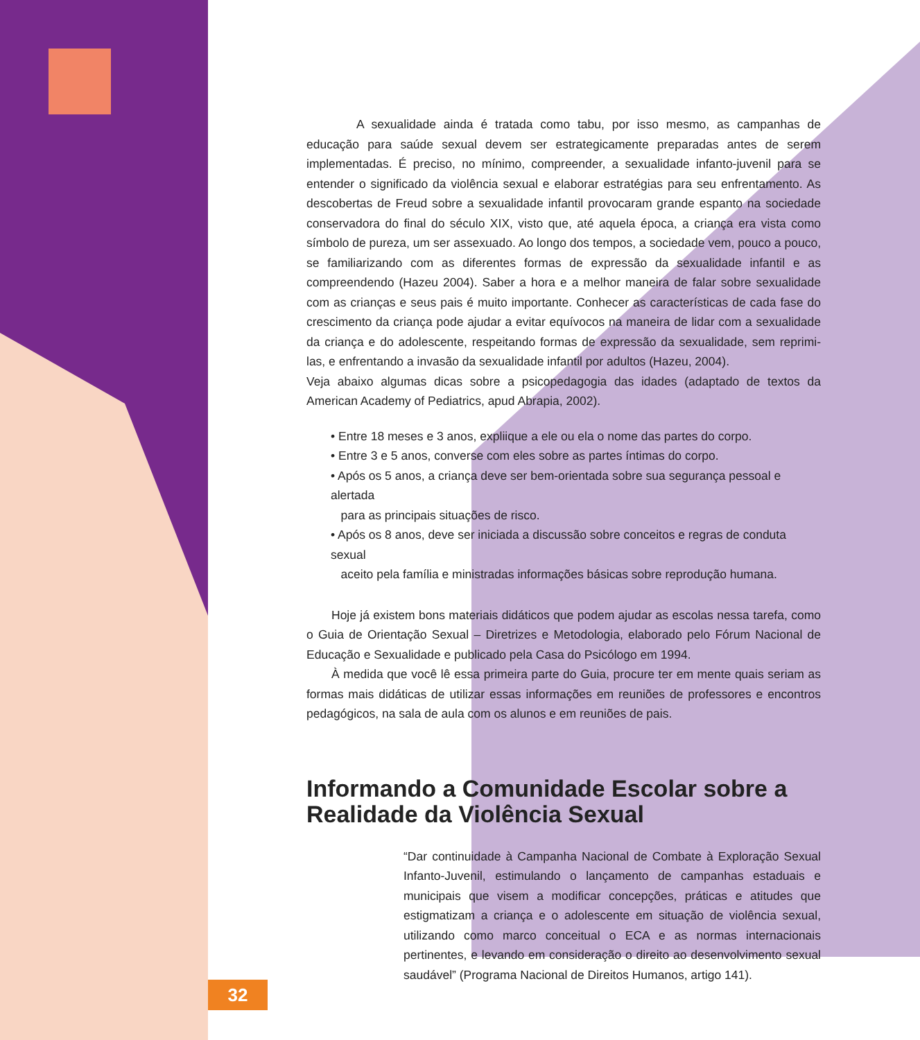A sexualidade ainda é tratada como tabu, por isso mesmo, as campanhas de educação para saúde sexual devem ser estrategicamente preparadas antes de serem implementadas. É preciso, no mínimo, compreender, a sexualidade infanto-juvenil para se entender o significado da violência sexual e elaborar estratégias para seu enfrentamento. As descobertas de Freud sobre a sexualidade infantil provocaram grande espanto na sociedade conservadora do final do século XIX, visto que, até aquela época, a criança era vista como símbolo de pureza, um ser assexuado. Ao longo dos tempos, a sociedade vem, pouco a pouco, se familiarizando com as diferentes formas de expressão da sexualidade infantil e as compreendendo (Hazeu 2004). Saber a hora e a melhor maneira de falar sobre sexualidade com as crianças e seus pais é muito importante. Conhecer as características de cada fase do crescimento da criança pode ajudar a evitar equívocos na maneira de lidar com a sexualidade da criança e do adolescente, respeitando formas de expressão da sexualidade, sem reprimi-las, e enfrentando a invasão da sexualidade infantil por adultos (Hazeu, 2004).
Veja abaixo algumas dicas sobre a psicopedagogia das idades (adaptado de textos da American Academy of Pediatrics, apud Abrapia, 2002).
• Entre 18 meses e 3 anos, expliique a ele ou ela o nome das partes do corpo.
• Entre 3 e 5 anos, converse com eles sobre as partes íntimas do corpo.
• Após os 5 anos, a criança deve ser bem-orientada sobre sua segurança pessoal e alertada
para as principais situações de risco.
• Após os 8 anos, deve ser iniciada a discussão sobre conceitos e regras de conduta sexual
aceito pela família e ministradas informações básicas sobre reprodução humana.
Hoje já existem bons materiais didáticos que podem ajudar as escolas nessa tarefa, como o Guia de Orientação Sexual – Diretrizes e Metodologia, elaborado pelo Fórum Nacional de Educação e Sexualidade e publicado pela Casa do Psicólogo em 1994.
À medida que você lê essa primeira parte do Guia, procure ter em mente quais seriam as formas mais didáticas de utilizar essas informações em reuniões de professores e encontros pedagógicos, na sala de aula com os alunos e em reuniões de pais.
Informando a Comunidade Escolar sobre a
Realidade da Violência Sexual
“Dar continuidade à Campanha Nacional de Combate à Exploração Sexual Infanto-Juvenil, estimulando o lançamento de campanhas estaduais e municipais que visem a modificar concepções, práticas e atitudes que estigmatizam a criança e o adolescente em situação de violência sexual, utilizando como marco conceitual o ECA e as normas internacionais pertinentes, e levando em consideração o direito ao desenvolvimento sexual saudável” (Programa Nacional de Direitos Humanos, artigo 141).
32